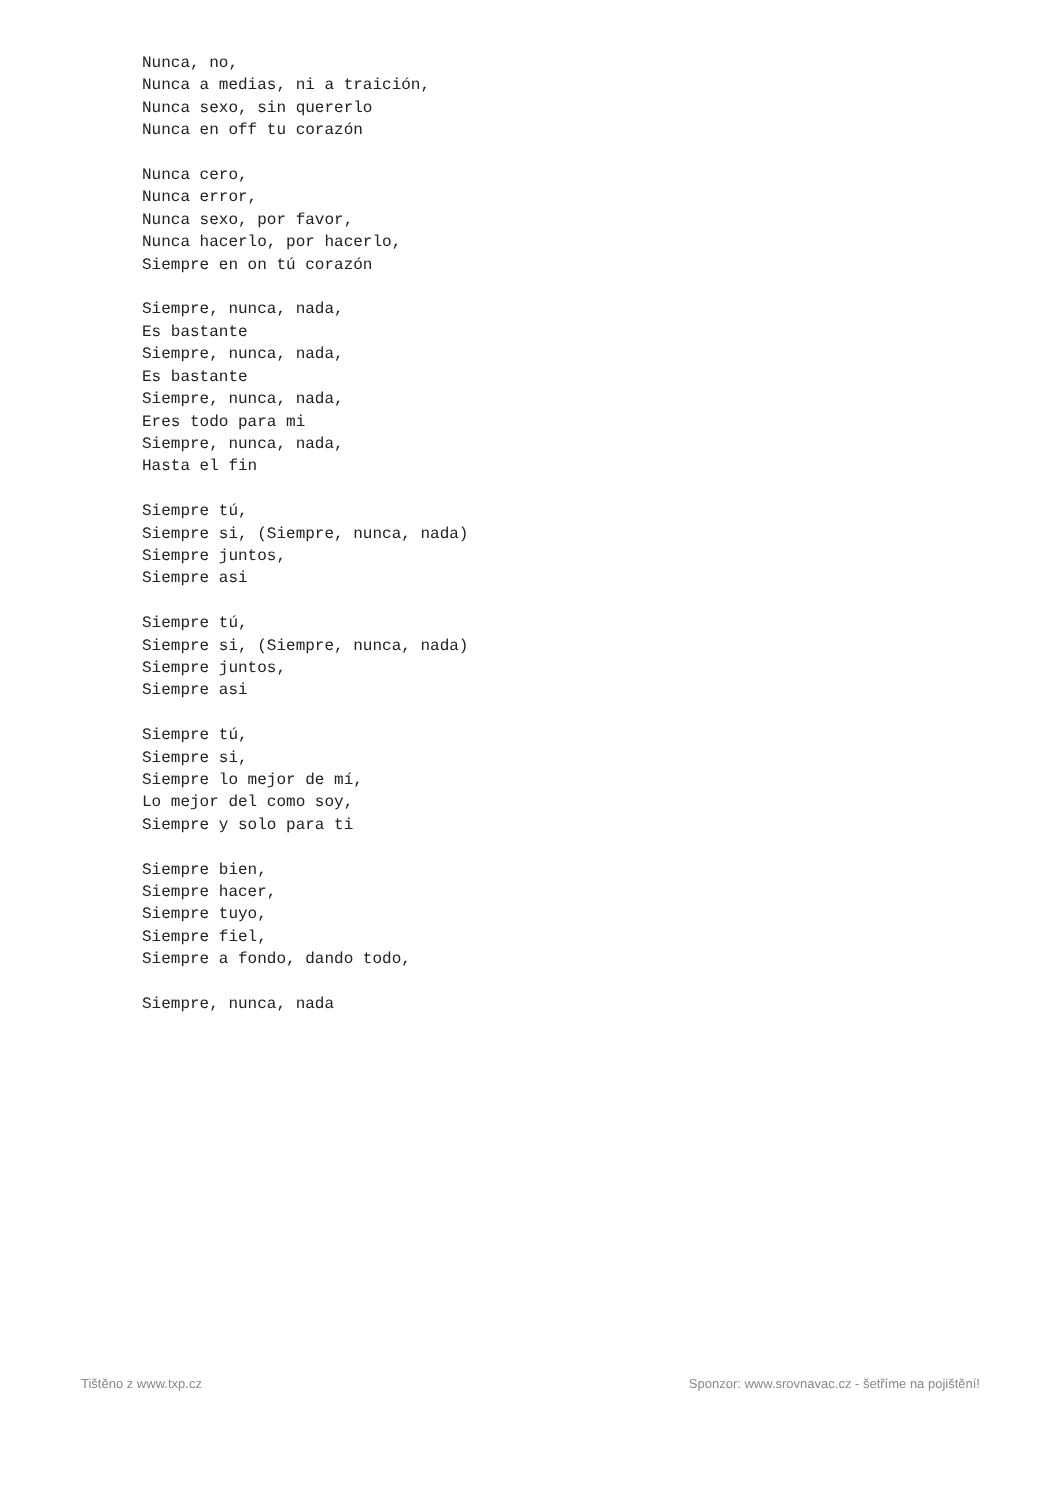Nunca, no,
Nunca a medias, ni a traición,
Nunca sexo, sin quererlo
Nunca en off tu corazón

Nunca cero,
Nunca error,
Nunca sexo, por favor,
Nunca hacerlo, por hacerlo,
Siempre en on tú corazón

Siempre, nunca, nada,
Es bastante
Siempre, nunca, nada,
Es bastante
Siempre, nunca, nada,
Eres todo para mi
Siempre, nunca, nada,
Hasta el fin

Siempre tú,
Siempre si, (Siempre, nunca, nada)
Siempre juntos,
Siempre asi

Siempre tú,
Siempre si, (Siempre, nunca, nada)
Siempre juntos,
Siempre asi

Siempre tú,
Siempre si,
Siempre lo mejor de mí,
Lo mejor del como soy,
Siempre y solo para ti

Siempre bien,
Siempre hacer,
Siempre tuyo,
Siempre fiel,
Siempre a fondo, dando todo,

Siempre, nunca, nada
Tištěno z www.txp.cz Sponzor: www.srovnavac.cz - šetříme na pojištění!